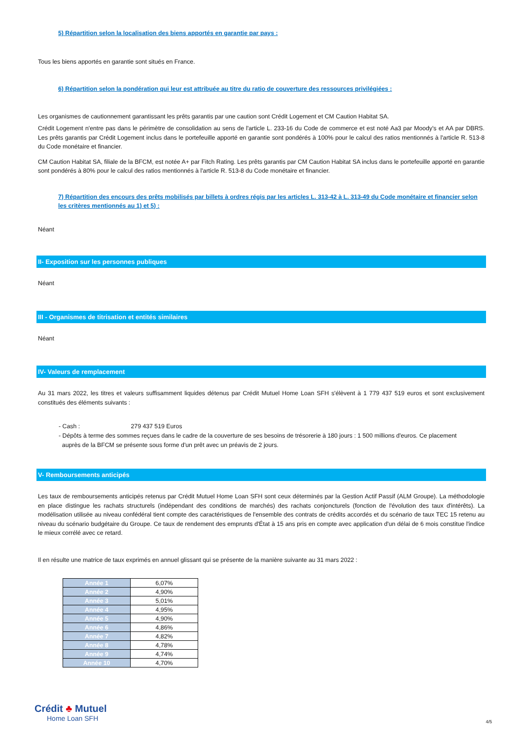5) Répartition selon la localisation des biens apportés en garantie par pays :
Tous les biens apportés en garantie sont situés en France.
6) Répartition selon la pondération qui leur est attribuée au titre du ratio de couverture des ressources privilégiées :
Les organismes de cautionnement garantissant les prêts garantis par une caution sont Crédit Logement et CM Caution Habitat SA.
Crédit Logement n'entre pas dans le périmètre de consolidation au sens de l'article L. 233-16 du Code de commerce et est noté Aa3 par Moody's et AA par DBRS. Les prêts garantis par Crédit Logement inclus dans le portefeuille apporté en garantie sont pondérés à 100% pour le calcul des ratios mentionnés à l'article R. 513-8 du Code monétaire et financier.
CM Caution Habitat SA, filiale de la BFCM, est notée A+ par Fitch Rating. Les prêts garantis par CM Caution Habitat SA inclus dans le portefeuille apporté en garantie sont pondérés à 80% pour le calcul des ratios mentionnés à l'article R. 513-8 du Code monétaire et financier.
7) Répartition des encours des prêts mobilisés par billets à ordres régis par les articles L. 313-42 à L. 313-49 du Code monétaire et financier selon les critères mentionnés au 1) et 5) :
Néant
II- Exposition sur les personnes publiques
Néant
III - Organismes de titrisation et entités similaires
Néant
IV- Valeurs de remplacement
Au 31 mars 2022, les titres et valeurs suffisamment liquides détenus par Crédit Mutuel Home Loan SFH s'élèvent à 1 779 437 519 euros et sont exclusivement constitués des éléments suivants :
- Cash : 279 437 519 Euros
- Dépôts à terme des sommes reçues dans le cadre de la couverture de ses besoins de trésorerie à 180 jours : 1 500 millions d'euros. Ce placement
auprès de la BFCM se présente sous forme d'un prêt avec un préavis de 2 jours.
V- Remboursements anticipés
Les taux de remboursements anticipés retenus par Crédit Mutuel Home Loan SFH sont ceux déterminés par la Gestion Actif Passif (ALM Groupe). La méthodologie en place distingue les rachats structurels (indépendant des conditions de marchés) des rachats conjoncturels (fonction de l'évolution des taux d'intérêts). La modélisation utilisée au niveau confédéral tient compte des caractéristiques de l'ensemble des contrats de crédits accordés et du scénario de taux TEC 15 retenu au niveau du scénario budgétaire du Groupe. Ce taux de rendement des emprunts d'État à 15 ans pris en compte avec application d'un délai de 6 mois constitue l'indice le mieux corrélé avec ce retard.
Il en résulte une matrice de taux exprimés en annuel glissant qui se présente de la manière suivante au 31 mars 2022 :
| Année 1 | 6,07% |
| Année 2 | 4,90% |
| Année 3 | 5,01% |
| Année 4 | 4,95% |
| Année 5 | 4,90% |
| Année 6 | 4,86% |
| Année 7 | 4,82% |
| Année 8 | 4,78% |
| Année 9 | 4,74% |
| Année 10 | 4,70% |
Crédit ♣ Mutuel
Home Loan SFH
4/5